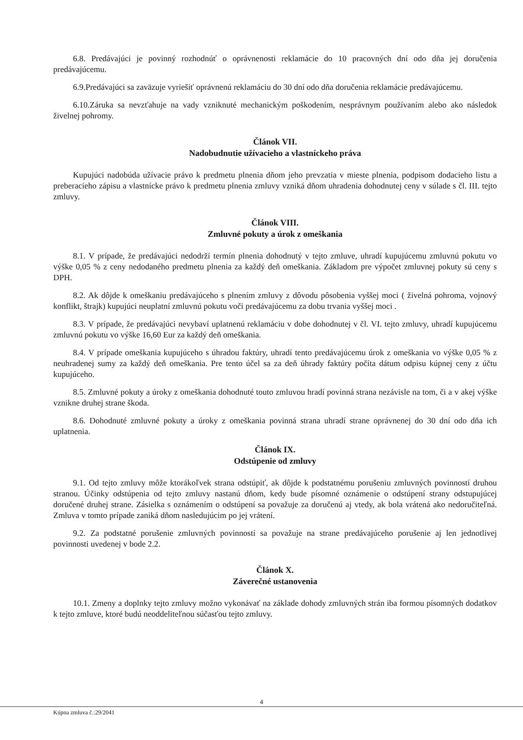6.8. Predávajúci je povinný rozhodnúť o oprávnenosti reklamácie do 10 pracovných dní odo dňa jej doručenia predávajúcemu.
6.9.Predávajúci sa zaväzuje vyriešiť oprávnenú reklamáciu do 30 dní odo dňa doručenia reklamácie predávajúcemu.
6.10.Záruka sa nevzťahuje na vady vzniknuté mechanickým poškodením, nesprávnym používaním alebo ako následok živelnej pohromy.
Článok VII.
Nadobudnutie užívacieho a vlastníckeho práva
Kupujúci nadobúda užívacie právo k predmetu plnenia dňom jeho prevzatia v mieste plnenia, podpisom dodacieho listu a preberacieho zápisu a vlastnícke právo k predmetu plnenia zmluvy vzniká dňom uhradenia dohodnutej ceny v súlade s čl. III. tejto zmluvy.
Článok VIII.
Zmluvné pokuty a úrok z omeškania
8.1. V prípade, že predávajúci nedodrží termín plnenia dohodnutý v tejto zmluve, uhradí kupujúcemu zmluvnú pokutu vo výške 0,05 % z ceny nedodaného predmetu plnenia za každý deň omeškania. Základom pre výpočet zmluvnej pokuty sú ceny s DPH.
8.2. Ak dôjde k omeškaniu predávajúceho s plnením zmluvy z dôvodu pôsobenia vyššej moci ( živelná pohroma, vojnový konflikt, štrajk) kupujúci neuplatní zmluvnú pokutu voči predávajúcemu za dobu trvania vyššej moci .
8.3. V prípade, že predávajúci nevybaví uplatnenú reklamáciu v dobe dohodnutej v čl. VI. tejto zmluvy, uhradí kupujúcemu zmluvnú pokutu vo výške 16,60 Eur za každý deň omeškania.
8.4. V prípade omeškania kupujúceho s úhradou faktúry, uhradí tento predávajúcemu úrok z omeškania vo výške 0,05 % z neuhradenej sumy za každý deň omeškania. Pre tento účel sa za deň úhrady faktúry počíta dátum odpisu kúpnej ceny z účtu kupujúceho.
8.5. Zmluvné pokuty a úroky z omeškania dohodnuté touto zmluvou hradí povinná strana nezávisle na tom, či a v akej výške vznikne druhej strane škoda.
8.6. Dohodnuté zmluvné pokuty a úroky z omeškania povinná strana uhradí strane oprávnenej do 30 dní odo dňa ich uplatnenia.
Článok IX.
Odstúpenie od zmluvy
9.1. Od tejto zmluvy môže ktorákoľvek strana odstúpiť, ak dôjde k podstatnému porušeniu zmluvných povinností druhou stranou. Účinky odstúpenia od tejto zmluvy nastanú dňom, kedy bude písomné oznámenie o odstúpení strany odstupujúcej doručené druhej strane. Zásielka s oznámením o odstúpení sa považuje za doručenú aj vtedy, ak bola vrátená ako nedoručiteľná. Zmluva v tomto prípade zaniká dňom nasledujúcim po jej vrátení.
9.2. Za podstatné porušenie zmluvných povinností sa považuje na strane predávajúceho porušenie aj len jednotlivej povinnosti uvedenej v bode 2.2.
Článok X.
Záverečné ustanovenia
10.1. Zmeny a doplnky tejto zmluvy možno vykonávať na základe dohody zmluvných strán iba formou písomných dodatkov k tejto zmluve, ktoré budú neoddeliteľnou súčasťou tejto zmluvy.
4
Kúpna zmluva č.:29/2041